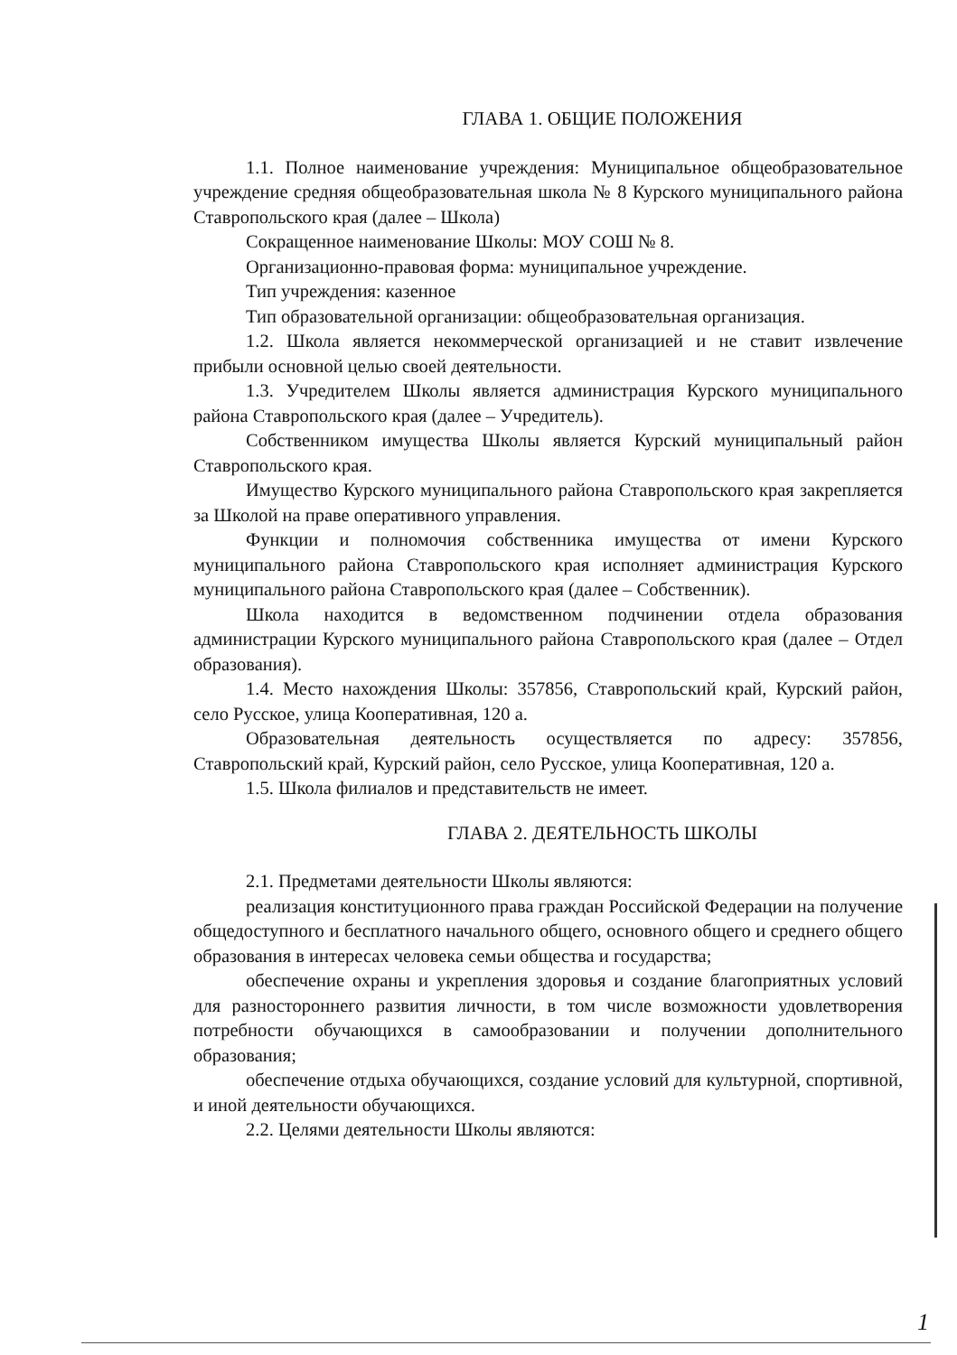ГЛАВА 1. ОБЩИЕ ПОЛОЖЕНИЯ
1.1. Полное наименование учреждения: Муниципальное общеобразовательное учреждение средняя общеобразовательная школа № 8 Курского муниципального района Ставропольского края (далее – Школа)
Сокращенное наименование Школы: МОУ СОШ № 8.
Организационно-правовая форма: муниципальное учреждение.
Тип учреждения: казенное
Тип образовательной организации: общеобразовательная организация.
1.2. Школа является некоммерческой организацией и не ставит извлечение прибыли основной целью своей деятельности.
1.3. Учредителем Школы является администрация Курского муниципального района Ставропольского края (далее – Учредитель).
Собственником имущества Школы является Курский муниципальный район Ставропольского края.
Имущество Курского муниципального района Ставропольского края закрепляется за Школой на праве оперативного управления.
Функции и полномочия собственника имущества от имени Курского муниципального района Ставропольского края исполняет администрация Курского муниципального района Ставропольского края (далее – Собственник).
Школа находится в ведомственном подчинении отдела образования администрации Курского муниципального района Ставропольского края (далее – Отдел образования).
1.4. Место нахождения Школы: 357856, Ставропольский край, Курский район, село Русское, улица Кооперативная, 120 а.
Образовательная деятельность осуществляется по адресу: 357856, Ставропольский край, Курский район, село Русское, улица Кооперативная, 120 а.
1.5. Школа филиалов и представительств не имеет.
ГЛАВА 2. ДЕЯТЕЛЬНОСТЬ ШКОЛЫ
2.1. Предметами деятельности Школы являются:
реализация конституционного права граждан Российской Федерации на получение общедоступного и бесплатного начального общего, основного общего и среднего общего образования в интересах человека семьи общества и государства;
обеспечение охраны и укрепления здоровья и создание благоприятных условий для разностороннего развития личности, в том числе возможности удовлетворения потребности обучающихся в самообразовании и получении дополнительного образования;
обеспечение отдыха обучающихся, создание условий для культурной, спортивной, и иной деятельности обучающихся.
2.2. Целями деятельности Школы являются:
1